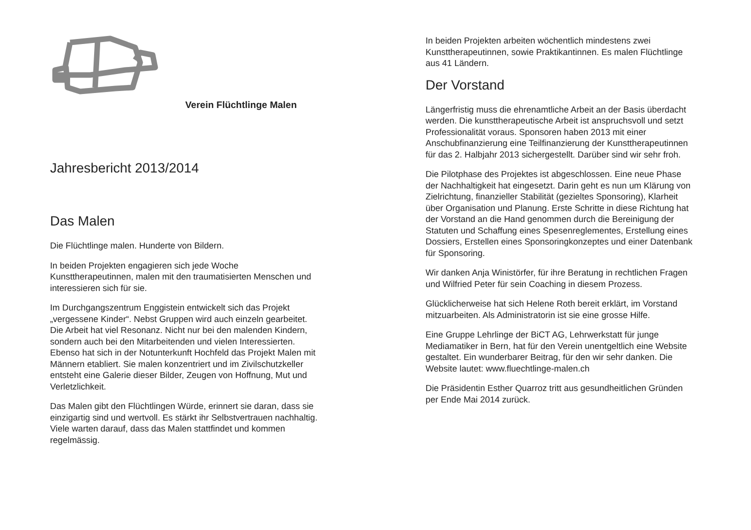Verein Flüchtlinge Malen
Jahresbericht 2013/2014
Das Malen
Die Flüchtlinge malen. Hunderte von Bildern.
In beiden Projekten engagieren sich jede Woche Kunsttherapeutinnen, malen mit den traumatisierten Menschen und interessieren sich für sie.
Im Durchgangszentrum Enggistein entwickelt sich das Projekt „vergessene Kinder“. Nebst Gruppen wird auch einzeln gearbeitet. Die Arbeit hat viel Resonanz. Nicht nur bei den malenden Kindern, sondern auch bei den Mitarbeitenden und vielen Interessierten. Ebenso hat sich in der Notunterkunft Hochfeld das Projekt Malen mit Männern etabliert. Sie malen konzentriert und im Zivilschutzkeller entsteht eine Galerie dieser Bilder, Zeugen von Hoffnung, Mut und Verletzlichkeit.
Das Malen gibt den Flüchtlingen Würde, erinnert sie daran, dass sie einzigartig sind und wertvoll. Es stärkt ihr Selbstvertrauen nachhaltig. Viele warten darauf, dass das Malen stattfindet und kommen regelmässig.
In beiden Projekten arbeiten wöchentlich mindestens zwei Kunsttherapeutinnen, sowie Praktikantinnen. Es malen Flüchtlinge aus 41 Ländern.
Der Vorstand
Längerfristig muss die ehrenamtliche Arbeit an der Basis überdacht werden. Die kunsttherapeutische Arbeit ist anspruchsvoll und setzt Professionalität voraus. Sponsoren haben 2013 mit einer Anschubfinanzierung eine Teilfinanzierung der Kunsttherapeutinnen für das 2. Halbjahr 2013 sichergestellt. Darüber sind wir sehr froh.
Die Pilotphase des Projektes ist abgeschlossen. Eine neue Phase der Nachhaltigkeit hat eingesetzt. Darin geht es nun um Klärung von Zielrichtung, finanzieller Stabilität (gezieltes Sponsoring), Klarheit über Organisation und Planung. Erste Schritte in diese Richtung hat der Vorstand an die Hand genommen durch die Bereinigung der Statuten und Schaffung eines Spesenreglementes, Erstellung eines Dossiers, Erstellen eines Sponsoringkonzeptes und einer Datenbank für Sponsoring.
Wir danken Anja Winistörfer, für ihre Beratung in rechtlichen Fragen und Wilfried Peter für sein Coaching in diesem Prozess.
Glücklicherweise hat sich Helene Roth bereit erklärt, im Vorstand mitzuarbeiten. Als Administratorin ist sie eine grosse Hilfe.
Eine Gruppe Lehrlinge der BiCT AG, Lehrwerkstatt für junge Mediamatiker in Bern, hat für den Verein unentgeltlich eine Website gestaltet. Ein wunderbarer Beitrag, für den wir sehr danken. Die Website lautet: www.fluechtlinge-malen.ch
Die Präsidentin Esther Quarroz tritt aus gesundheitlichen Gründen per Ende Mai 2014 zurück.